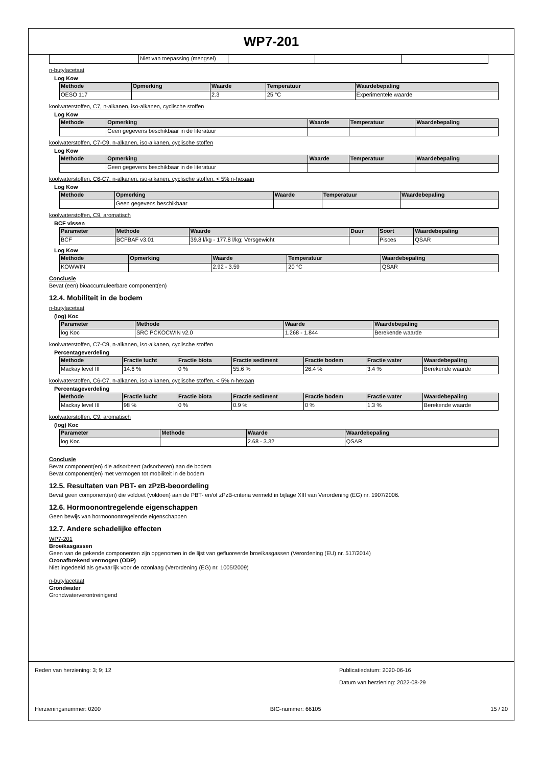WP7-201
| | Niet van toepassing (mengsel) | | | |
n-butylacetaat
Log Kow
| Methode | Opmerking | Waarde | Temperatuur | Waardebepaling |
| --- | --- | --- | --- | --- |
| OESO 117 | | 2.3 | 25 °C | Experimentele waarde |
koolwaterstoffen, C7, n-alkanen, iso-alkanen, cyclische stoffen
Log Kow
| Methode | Opmerking | Waarde | Temperatuur | Waardebepaling |
| --- | --- | --- | --- | --- |
| | Geen gegevens beschikbaar in de literatuur | | | |
koolwaterstoffen, C7-C9, n-alkanen, iso-alkanen, cyclische stoffen
Log Kow
| Methode | Opmerking | Waarde | Temperatuur | Waardebepaling |
| --- | --- | --- | --- | --- |
| | Geen gegevens beschikbaar in de literatuur | | | |
koolwaterstoffen, C6-C7, n-alkanen, iso-alkanen, cyclische stoffen, < 5% n-hexaan
Log Kow
| Methode | Opmerking | Waarde | Temperatuur | Waardebepaling |
| --- | --- | --- | --- | --- |
| | Geen gegevens beschikbaar | | | |
koolwaterstoffen, C9, aromatisch
BCF vissen
| Parameter | Methode | Waarde | Duur | Soort | Waardebepaling |
| --- | --- | --- | --- | --- | --- |
| BCF | BCFBAF v3.01 | 39.8 l/kg - 177.8 l/kg; Versgewicht | | Pisces | QSAR |
Log Kow
| Methode | Opmerking | Waarde | Temperatuur | Waardebepaling |
| --- | --- | --- | --- | --- |
| KOWWIN | | 2.92 - 3.59 | 20 °C | QSAR |
Conclusie
Bevat (een) bioaccumuleerbare component(en)
12.4. Mobiliteit in de bodem
n-butylacetaat
(log) Koc
| Parameter | Methode | Waarde | Waardebepaling |
| --- | --- | --- | --- |
| log Koc | SRC PCKOCWIN v2.0 | 1.268 - 1.844 | Berekende waarde |
koolwaterstoffen, C7-C9, n-alkanen, iso-alkanen, cyclische stoffen
Percentageverdeling
| Methode | Fractie lucht | Fractie biota | Fractie sediment | Fractie bodem | Fractie water | Waardebepaling |
| --- | --- | --- | --- | --- | --- | --- |
| Mackay level III | 14.6 % | 0 % | 55.6 % | 26.4 % | 3.4 % | Berekende waarde |
koolwaterstoffen, C6-C7, n-alkanen, iso-alkanen, cyclische stoffen, < 5% n-hexaan
Percentageverdeling
| Methode | Fractie lucht | Fractie biota | Fractie sediment | Fractie bodem | Fractie water | Waardebepaling |
| --- | --- | --- | --- | --- | --- | --- |
| Mackay level III | 98 % | 0 % | 0.9 % | 0 % | 1.3 % | Berekende waarde |
koolwaterstoffen, C9, aromatisch
(log) Koc
| Parameter | Methode | Waarde | Waardebepaling |
| --- | --- | --- | --- |
| log Koc | | 2.68 - 3.32 | QSAR |
Conclusie
Bevat component(en) die adsorbeert (adsorberen) aan de bodem
Bevat component(en) met vermogen tot mobiliteit in de bodem
12.5. Resultaten van PBT- en zPzB-beoordeling
Bevat geen component(en) die voldoet (voldoen) aan de PBT- en/of zPzB-criteria vermeld in bijlage XIII van Verordening (EG) nr. 1907/2006.
12.6. Hormoonontregelende eigenschappen
Geen bewijs van hormoonontregelende eigenschappen
12.7. Andere schadelijke effecten
WP7-201
Broeikasgassen
Geen van de gekende componenten zijn opgenomen in de lijst van gefluoreerde broeikasgassen (Verordening (EU) nr. 517/2014)
Ozonafbrekend vermogen (ODP)
Niet ingedeeld als gevaarlijk voor de ozonlaag (Verordening (EG) nr. 1005/2009)
n-butylacetaat
Grondwater
Grondwaterverontreinigend
Reden van herziening: 3; 9; 12 Publicatiedatum: 2020-06-16
Datum van herziening: 2022-08-29
Herzieningsnummer: 0200 BIG-nummer: 66105 15 / 20